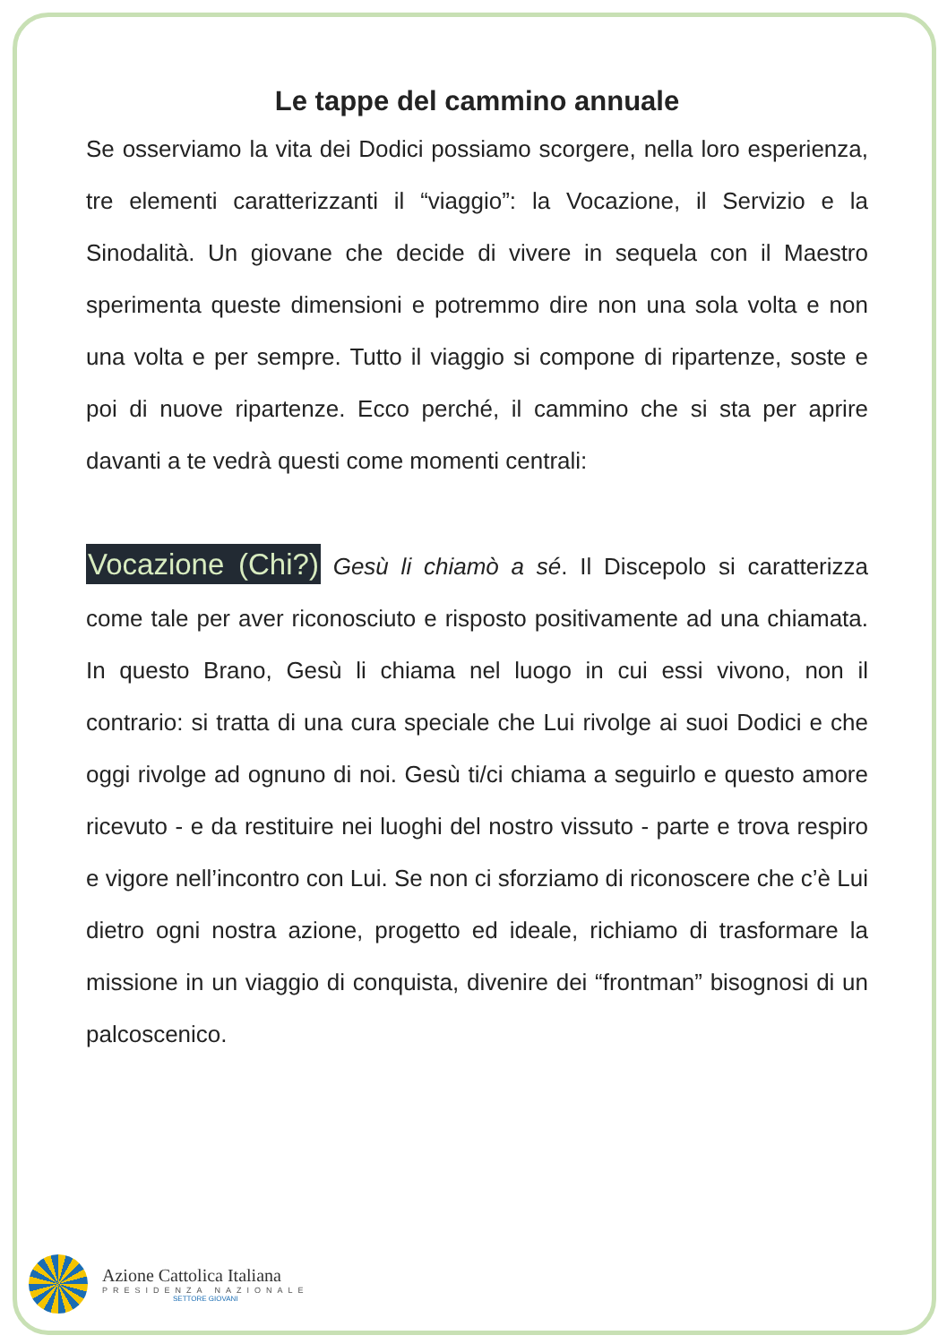Le tappe del cammino annuale
Se osserviamo la vita dei Dodici possiamo scorgere, nella loro esperienza, tre elementi caratterizzanti il “viaggio”: la Vocazione, il Servizio e la Sinodalità. Un giovane che decide di vivere in sequela con il Maestro sperimenta queste dimensioni e potremmo dire non una sola volta e non una volta e per sempre. Tutto il viaggio si compone di ripartenze, soste e poi di nuove ripartenze. Ecco perché, il cammino che si sta per aprire davanti a te vedrà questi come momenti centrali:
Vocazione (Chi?) Gesù li chiamò a sé. Il Discepolo si caratterizza come tale per aver riconosciuto e risposto positivamente ad una chiamata. In questo Brano, Gesù li chiama nel luogo in cui essi vivono, non il contrario: si tratta di una cura speciale che Lui rivolge ai suoi Dodici e che oggi rivolge ad ognuno di noi. Gesù ti/ci chiama a seguirlo e questo amore ricevuto - e da restituire nei luoghi del nostro vissuto - parte e trova respiro e vigore nell’incontro con Lui. Se non ci sforziamo di riconoscere che c’è Lui dietro ogni nostra azione, progetto ed ideale, richiamo di trasformare la missione in un viaggio di conquista, divenire dei “frontman” bisognosi di un palcoscenico.
Azione Cattolica Italiana
PRESIDENZA NAZIONALE
SETTORE GIOVANI